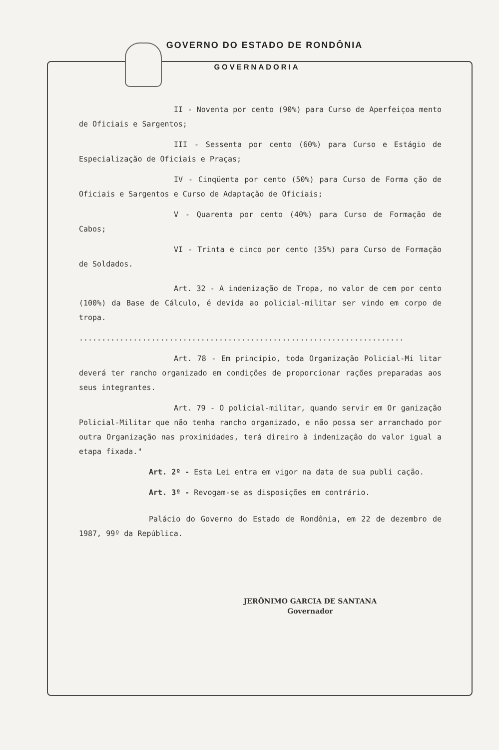GOVERNO DO ESTADO DE RONDÔNIA
GOVERNADORIA
II - Noventa por cento (90%) para Curso de Aperfeiçoa mento de Oficiais e Sargentos;
III - Sessenta por cento (60%) para Curso e Estágio de Especialização de Oficiais e Praças;
IV - Cinqüenta por cento (50%) para Curso de Forma ção de Oficiais e Sargentos e Curso de Adaptação de Oficiais;
V - Quarenta por cento (40%) para Curso de Formação de Cabos;
VI - Trinta e cinco por cento (35%) para Curso de Formação de Soldados.
Art. 32 - A indenização de Tropa, no valor de cem por cento (100%) da Base de Cálculo, é devida ao policial-militar ser vindo em corpo de tropa.
........................................................................
Art. 78 - Em princípio, toda Organização Policial-Mi litar deverá ter rancho organizado em condições de proporcionar rações preparadas aos seus integrantes.
Art. 79 - O policial-militar, quando servir em Or ganização Policial-Militar que não tenha rancho organizado, e não possa ser arranchado por outra Organização nas proximidades, terá direiro à indenização do valor igual a etapa fixada."
Art. 2º - Esta Lei entra em vigor na data de sua publi cação.
Art. 3º - Revogam-se as disposições em contrário.
Palácio do Governo do Estado de Rondônia, em 22 de dezembro de 1987, 99º da República.
JERÔNIMO GARCIA DE SANTANA
Governador